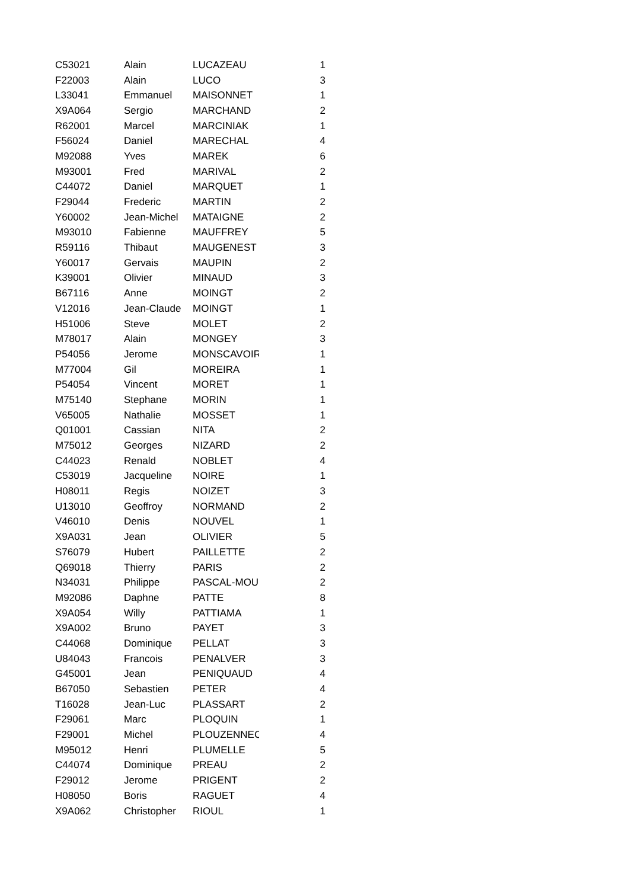| C53021 | Alain | LUCAZEAU | 1 |
| F22003 | Alain | LUCO | 3 |
| L33041 | Emmanuel | MAISONNET | 1 |
| X9A064 | Sergio | MARCHAND | 2 |
| R62001 | Marcel | MARCINIAK | 1 |
| F56024 | Daniel | MARECHAL | 4 |
| M92088 | Yves | MAREK | 6 |
| M93001 | Fred | MARIVAL | 2 |
| C44072 | Daniel | MARQUET | 1 |
| F29044 | Frederic | MARTIN | 2 |
| Y60002 | Jean-Michel | MATAIGNE | 2 |
| M93010 | Fabienne | MAUFFREY | 5 |
| R59116 | Thibaut | MAUGENEST | 3 |
| Y60017 | Gervais | MAUPIN | 2 |
| K39001 | Olivier | MINAUD | 3 |
| B67116 | Anne | MOINGT | 2 |
| V12016 | Jean-Claude | MOINGT | 1 |
| H51006 | Steve | MOLET | 2 |
| M78017 | Alain | MONGEY | 3 |
| P54056 | Jerome | MONSCAVOIR | 1 |
| M77004 | Gil | MOREIRA | 1 |
| P54054 | Vincent | MORET | 1 |
| M75140 | Stephane | MORIN | 1 |
| V65005 | Nathalie | MOSSET | 1 |
| Q01001 | Cassian | NITA | 2 |
| M75012 | Georges | NIZARD | 2 |
| C44023 | Renald | NOBLET | 4 |
| C53019 | Jacqueline | NOIRE | 1 |
| H08011 | Regis | NOIZET | 3 |
| U13010 | Geoffroy | NORMAND | 2 |
| V46010 | Denis | NOUVEL | 1 |
| X9A031 | Jean | OLIVIER | 5 |
| S76079 | Hubert | PAILLETTE | 2 |
| Q69018 | Thierry | PARIS | 2 |
| N34031 | Philippe | PASCAL-MOUS | 2 |
| M92086 | Daphne | PATTE | 8 |
| X9A054 | Willy | PATTIAMA | 1 |
| X9A002 | Bruno | PAYET | 3 |
| C44068 | Dominique | PELLAT | 3 |
| U84043 | Francois | PENALVER | 3 |
| G45001 | Jean | PENIQUAUD | 4 |
| B67050 | Sebastien | PETER | 4 |
| T16028 | Jean-Luc | PLASSART | 2 |
| F29061 | Marc | PLOQUIN | 1 |
| F29001 | Michel | PLOUZENNEC | 4 |
| M95012 | Henri | PLUMELLE | 5 |
| C44074 | Dominique | PREAU | 2 |
| F29012 | Jerome | PRIGENT | 2 |
| H08050 | Boris | RAGUET | 4 |
| X9A062 | Christopher | RIOUL | 1 |